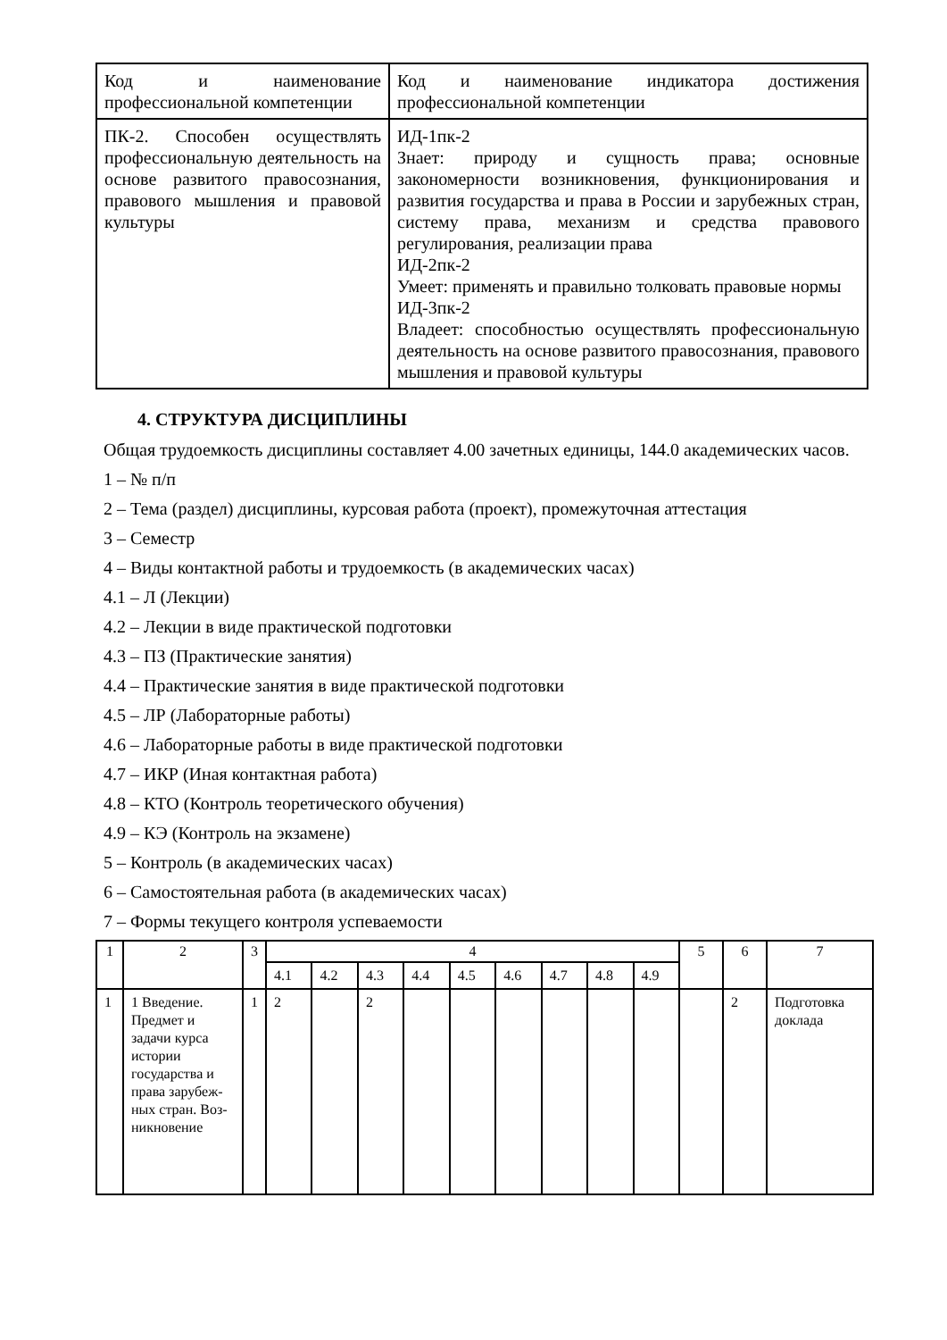| Код и наименование профессиональной компетенции | Код и наименование индикатора достижения профессиональной компетенции |
| ПК-2. Способен осуществлять профессиональную деятельность на основе развитого правосознания, правового мышления и правовой культуры | ИД-1пк-2 Знает: природу и сущность права; основные закономерности возникновения, функционирования и развития государства и права в России и зарубежных стран, систему права, механизм и средства правового регулирования, реализации права ИД-2пк-2 Умеет: применять и правильно толковать правовые нормы ИД-3пк-2 Владеет: способностью осуществлять профессиональную деятельность на основе развитого правосознания, правового мышления и правовой культуры |
4. СТРУКТУРА ДИСЦИПЛИНЫ
Общая трудоемкость дисциплины составляет 4.00 зачетных единицы, 144.0 академических часов.
1 – № п/п
2 – Тема (раздел) дисциплины, курсовая работа (проект), промежуточная аттестация
3 – Семестр
4 – Виды контактной работы и трудоемкость (в академических часах)
4.1 – Л (Лекции)
4.2 – Лекции в виде практической подготовки
4.3 – ПЗ (Практические занятия)
4.4 – Практические занятия в виде практической подготовки
4.5 – ЛР (Лабораторные работы)
4.6 – Лабораторные работы в виде практической подготовки
4.7 – ИКР (Иная контактная работа)
4.8 – КТО (Контроль теоретического обучения)
4.9 – КЭ (Контроль на экзамене)
5 – Контроль (в академических часах)
6 – Самостоятельная работа (в академических часах)
7 – Формы текущего контроля успеваемости
| 1 | 2 | 3 | 4 | | | | | | | | | 5 | 6 | 7 |
| --- | --- | --- | --- | --- | --- | --- | --- | --- | --- | --- | --- | --- | --- | --- |
| | | | 4.1 | 4.2 | 4.3 | 4.4 | 4.5 | 4.6 | 4.7 | 4.8 | 4.9 | | | |
| 1 | 1 Введение. Предмет и задачи курса истории государства и права зарубеж-ных стран. Воз-никновение | 1 | 2 | | 2 | | | | | | | | 2 | Подготовка доклада |